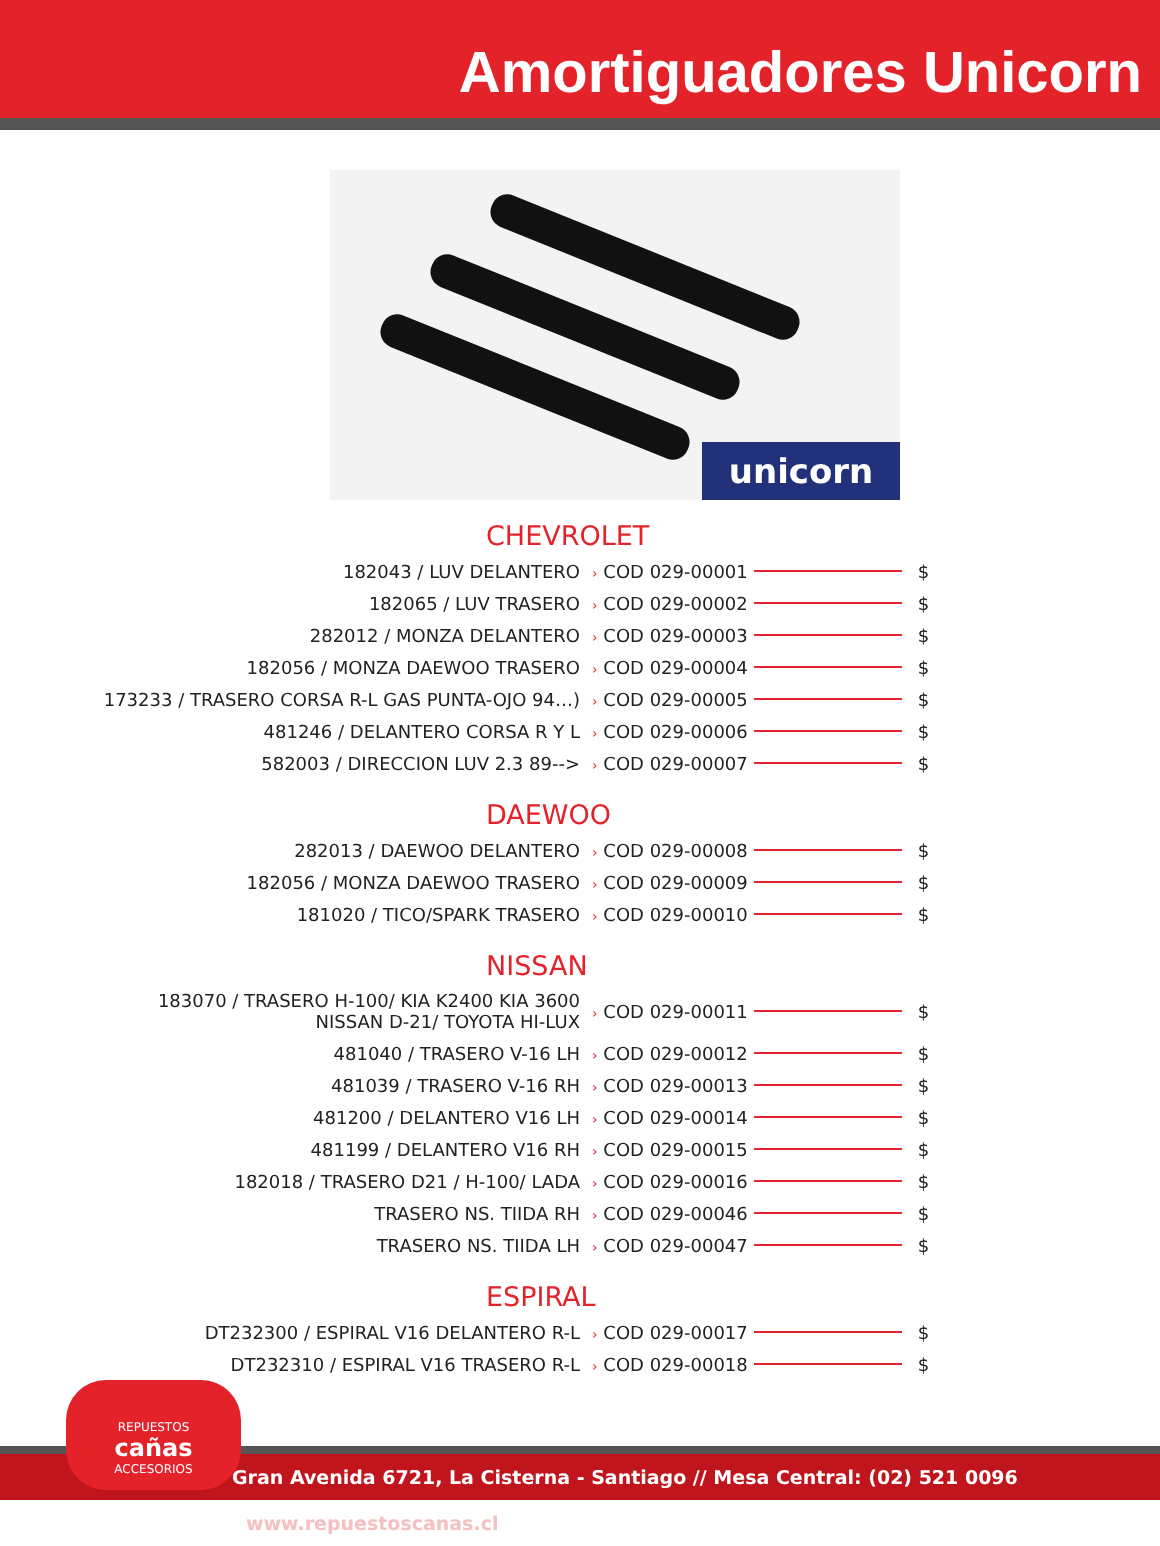Amortiguadores Unicorn
unicorn
CHEVROLET
| 182043 / LUV DELANTERO | › COD 029-00001 | | $ |
| 182065 / LUV TRASERO | › COD 029-00002 | | $ |
| 282012 / MONZA DELANTERO | › COD 029-00003 | | $ |
| 182056 / MONZA DAEWOO TRASERO | › COD 029-00004 | | $ |
| 173233 / TRASERO CORSA R-L GAS PUNTA-OJO 94…) | › COD 029-00005 | | $ |
| 481246 / DELANTERO CORSA R Y L | › COD 029-00006 | | $ |
| 582003 / DIRECCION LUV 2.3 89--> | › COD 029-00007 | | $ |
DAEWOO
| 282013 / DAEWOO DELANTERO | › COD 029-00008 | | $ |
| 182056 / MONZA DAEWOO TRASERO | › COD 029-00009 | | $ |
| 181020 / TICO/SPARK TRASERO | › COD 029-00010 | | $ |
NISSAN
| 183070 / TRASERO H-100/ KIA K2400 KIA 3600 NISSAN D-21/ TOYOTA HI-LUX | › COD 029-00011 | | $ |
| 481040 / TRASERO V-16 LH | › COD 029-00012 | | $ |
| 481039 / TRASERO V-16 RH | › COD 029-00013 | | $ |
| 481200 / DELANTERO V16 LH | › COD 029-00014 | | $ |
| 481199 / DELANTERO V16 RH | › COD 029-00015 | | $ |
| 182018 / TRASERO D21 / H-100/ LADA | › COD 029-00016 | | $ |
| TRASERO NS. TIIDA RH | › COD 029-00046 | | $ |
| TRASERO NS. TIIDA LH | › COD 029-00047 | | $ |
ESPIRAL
| DT232300 / ESPIRAL V16 DELANTERO R-L | › COD 029-00017 | | $ |
| DT232310 / ESPIRAL V16 TRASERO R-L | › COD 029-00018 | | $ |
Gran Avenida 6721, La Cisterna - Santiago // Mesa Central: (02) 521 0096 www.repuestoscanas.cl
REPUESTOS
cañas
ACCESORIOS